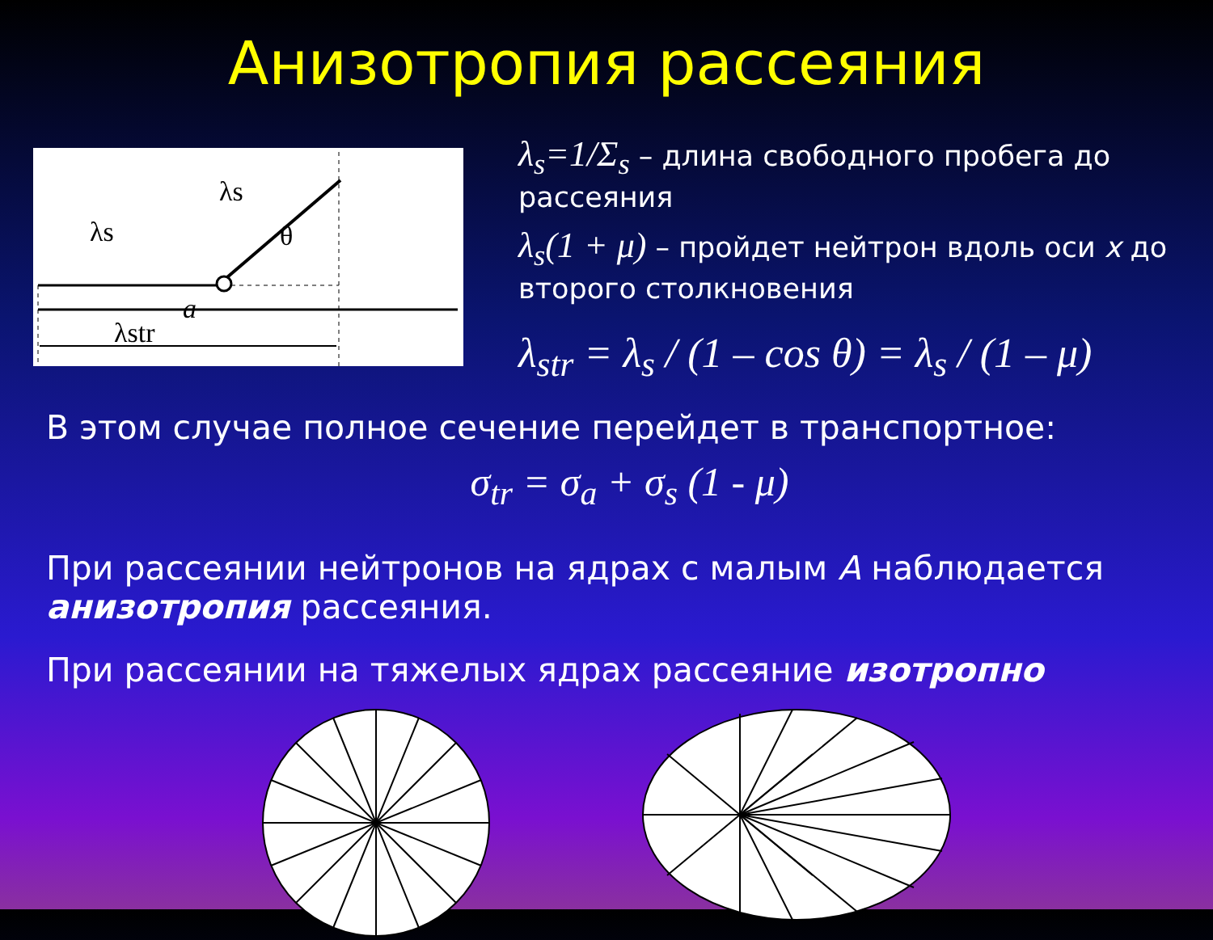Анизотропия рассеяния
λs
λs
θ
a
λstr
λ<sub>s</sub>=1/Σ<sub>s</sub> – длина свободного пробега до рассеяния
λ<sub>s</sub>(1 + μ) – пройдет нейтрон вдоль оси x до второго столкновения
λ<sub>str</sub> = λ<sub>s</sub> / (1 – cos θ) = λ<sub>s</sub> / (1 – μ)
В этом случае полное сечение перейдет в транспортное:
σ<sub>tr</sub> = σ<sub>a</sub> + σ<sub>s</sub> (1 - μ)
При рассеянии нейтронов на ядрах с малым A наблюдается анизотропия рассеяния.
При рассеянии на тяжелых ядрах рассеяние изотропно